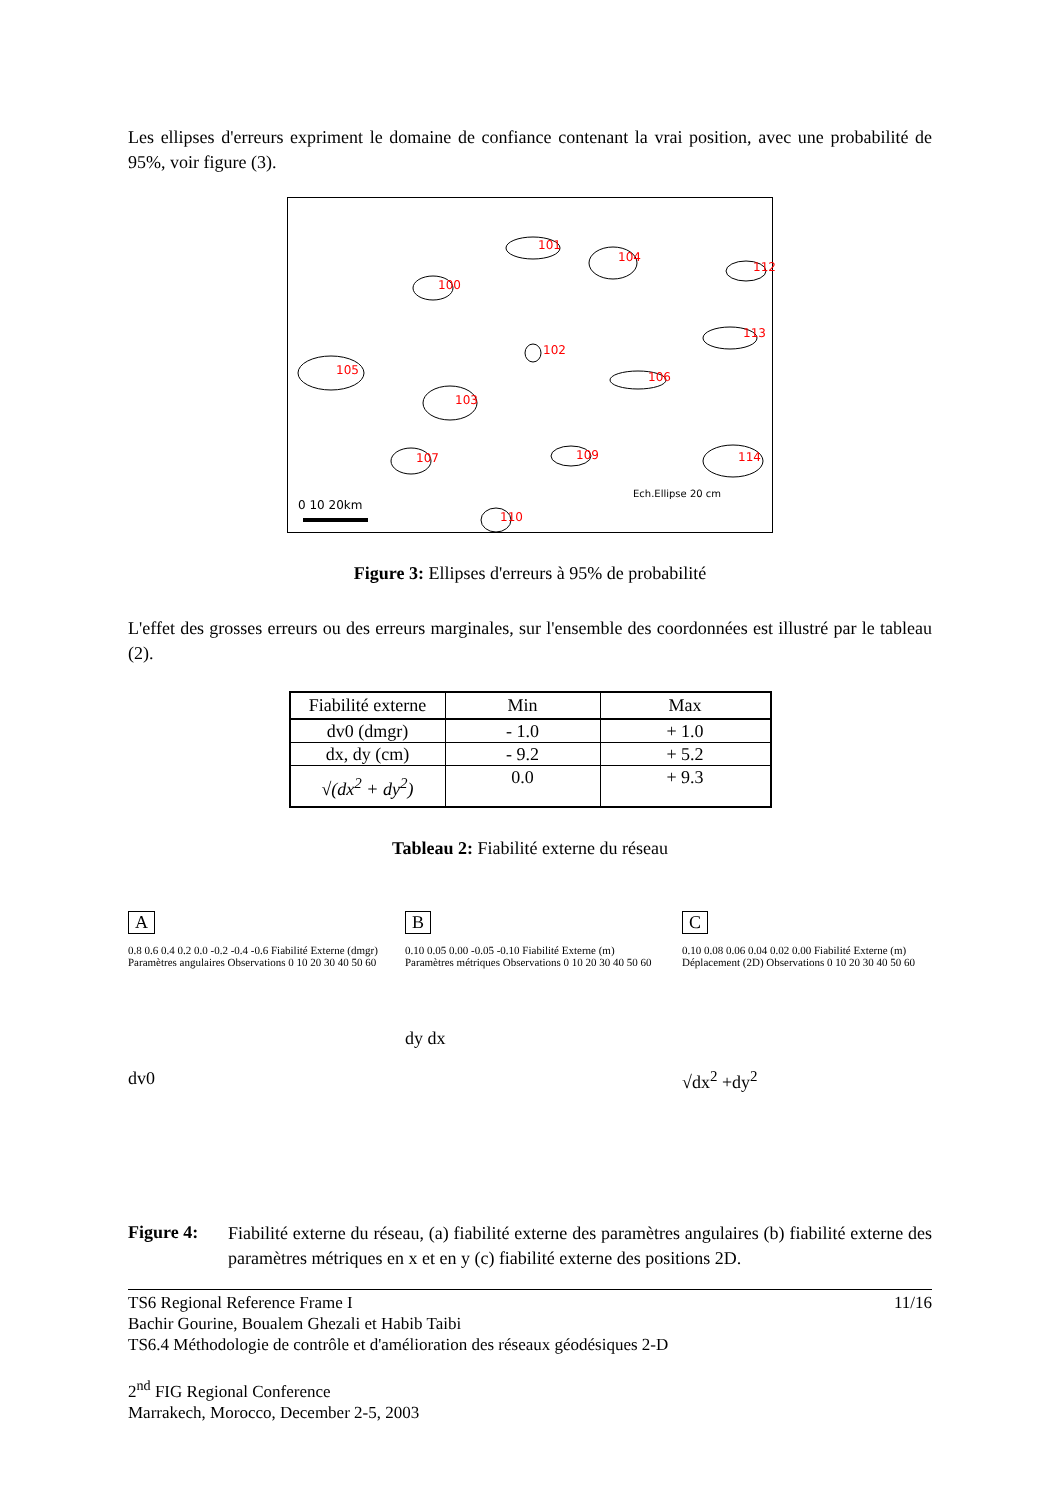Les ellipses d'erreurs expriment le domaine de confiance contenant la vrai position, avec une probabilité de 95%, voir figure (3).
0 10 20km
Ech.Ellipse 20 cm
100
101
104
112
113
102
105 106
103
107 109 114
110
Figure 3: Ellipses d'erreurs à 95% de probabilité
L'effet des grosses erreurs ou des erreurs marginales, sur l'ensemble des coordonnées est illustré par le tableau (2).
| Fiabilité externe | Min | Max |
| --- | --- | --- |
| dv0 (dmgr) | - 1.0 | + 1.0 |
| dx, dy (cm) | - 9.2 | + 5.2 |
| √(dx<sup>2</sup> + dy<sup>2</sup>) | 0.0 | + 9.3 |
Tableau 2: Fiabilité externe du réseau
A
0.8 0.6 0.4 0.2 0.0 -0.2 -0.4 -0.6 Fiabilité Externe (dmgr) Paramètres angulaires Observations 0 10 20 30 40 50 60
dv0
B
0.10 0.05 0.00 -0.05 -0.10 Fiabilité Externe (m) Paramètres métriques Observations 0 10 20 30 40 50 60
dy dx
C
0.10 0.08 0.06 0.04 0.02 0.00 Fiabilité Externe (m) Déplacement (2D) Observations 0 10 20 30 40 50 60
√dx<sup>2</sup> +dy<sup>2</sup>
Figure 4:
Fiabilité externe du réseau, (a) fiabilité externe des paramètres angulaires (b) fiabilité externe des paramètres métriques en x et en y (c) fiabilité externe des positions 2D.
TS6 Regional Reference Frame I 11/16
Bachir Gourine, Boualem Ghezali et Habib Taibi
TS6.4 Méthodologie de contrôle et d'amélioration des réseaux géodésiques 2-D
2<sup>nd</sup> FIG Regional Conference
Marrakech, Morocco, December 2-5, 2003